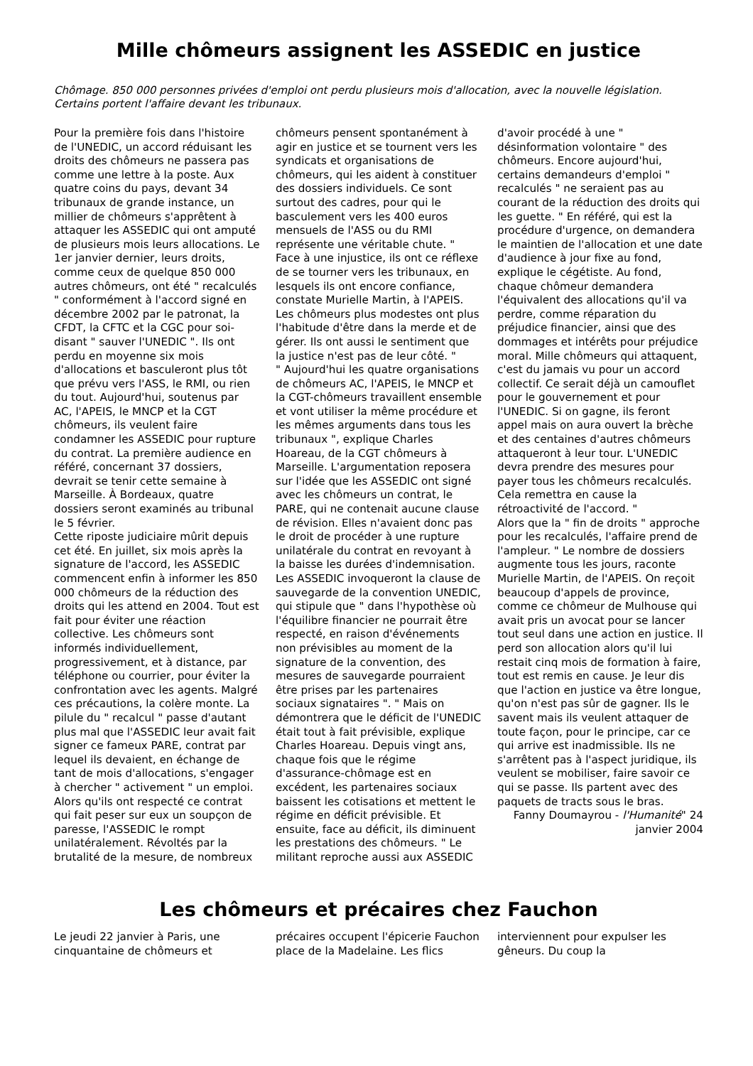Mille chômeurs assignent les ASSEDIC en justice
Chômage. 850 000 personnes privées d'emploi ont perdu plusieurs mois d'allocation, avec la nouvelle législation. Certains portent l'affaire devant les tribunaux.
Pour la première fois dans l'histoire de l'UNEDIC, un accord réduisant les droits des chômeurs ne passera pas comme une lettre à la poste. Aux quatre coins du pays, devant 34 tribunaux de grande instance, un millier de chômeurs s'apprêtent à attaquer les ASSEDIC qui ont amputé de plusieurs mois leurs allocations. Le 1er janvier dernier, leurs droits, comme ceux de quelque 850 000 autres chômeurs, ont été " recalculés " conformément à l'accord signé en décembre 2002 par le patronat, la CFDT, la CFTC et la CGC pour soi-disant " sauver l'UNEDIC ". Ils ont perdu en moyenne six mois d'allocations et basculeront plus tôt que prévu vers l'ASS, le RMI, ou rien du tout. Aujourd'hui, soutenus par AC, l'APEIS, le MNCP et la CGT chômeurs, ils veulent faire condamner les ASSEDIC pour rupture du contrat. La première audience en référé, concernant 37 dossiers, devrait se tenir cette semaine à Marseille. À Bordeaux, quatre dossiers seront examinés au tribunal le 5 février.
Cette riposte judiciaire mûrit depuis cet été. En juillet, six mois après la signature de l'accord, les ASSEDIC commencent enfin à informer les 850 000 chômeurs de la réduction des droits qui les attend en 2004. Tout est fait pour éviter une réaction collective. Les chômeurs sont informés individuellement, progressivement, et à distance, par téléphone ou courrier, pour éviter la confrontation avec les agents. Malgré ces précautions, la colère monte. La pilule du " recalcul " passe d'autant plus mal que l'ASSEDIC leur avait fait signer ce fameux PARE, contrat par lequel ils devaient, en échange de tant de mois d'allocations, s'engager à chercher " activement " un emploi. Alors qu'ils ont respecté ce contrat qui fait peser sur eux un soupçon de paresse, l'ASSEDIC le rompt unilatéralement. Révoltés par la brutalité de la mesure, de nombreux chômeurs pensent spontanément à agir en justice et se tournent vers les syndicats et organisations de chômeurs, qui les aident à constituer des dossiers individuels. Ce sont surtout des cadres, pour qui le basculement vers les 400 euros mensuels de l'ASS ou du RMI représente une véritable chute. " Face à une injustice, ils ont ce réflexe de se tourner vers les tribunaux, en lesquels ils ont encore confiance, constate Murielle Martin, à l'APEIS. Les chômeurs plus modestes ont plus l'habitude d'être dans la merde et de gérer. Ils ont aussi le sentiment que la justice n'est pas de leur côté. "
" Aujourd'hui les quatre organisations de chômeurs AC, l'APEIS, le MNCP et la CGT-chômeurs travaillent ensemble et vont utiliser la même procédure et les mêmes arguments dans tous les tribunaux ", explique Charles Hoareau, de la CGT chômeurs à Marseille. L'argumentation reposera sur l'idée que les ASSEDIC ont signé avec les chômeurs un contrat, le PARE, qui ne contenait aucune clause de révision. Elles n'avaient donc pas le droit de procéder à une rupture unilatérale du contrat en revoyant à la baisse les durées d'indemnisation. Les ASSEDIC invoqueront la clause de sauvegarde de la convention UNEDIC, qui stipule que " dans l'hypothèse où l'équilibre financier ne pourrait être respecté, en raison d'événements non prévisibles au moment de la signature de la convention, des mesures de sauvegarde pourraient être prises par les partenaires sociaux signataires ". " Mais on démontrera que le déficit de l'UNEDIC était tout à fait prévisible, explique Charles Hoareau. Depuis vingt ans, chaque fois que le régime d'assurance-chômage est en excédent, les partenaires sociaux baissent les cotisations et mettent le régime en déficit prévisible. Et ensuite, face au déficit, ils diminuent les prestations des chômeurs. " Le militant reproche aussi aux ASSEDIC d'avoir procédé à une " désinformation volontaire " des chômeurs. Encore aujourd'hui, certains demandeurs d'emploi " recalculés " ne seraient pas au courant de la réduction des droits qui les guette. " En référé, qui est la procédure d'urgence, on demandera le maintien de l'allocation et une date d'audience à jour fixe au fond, explique le cégétiste. Au fond, chaque chômeur demandera l'équivalent des allocations qu'il va perdre, comme réparation du préjudice financier, ainsi que des dommages et intérêts pour préjudice moral. Mille chômeurs qui attaquent, c'est du jamais vu pour un accord collectif. Ce serait déjà un camouflet pour le gouvernement et pour l'UNEDIC. Si on gagne, ils feront appel mais on aura ouvert la brèche et des centaines d'autres chômeurs attaqueront à leur tour. L'UNEDIC devra prendre des mesures pour payer tous les chômeurs recalculés. Cela remettra en cause la rétroactivité de l'accord. "
Alors que la " fin de droits " approche pour les recalculés, l'affaire prend de l'ampleur. " Le nombre de dossiers augmente tous les jours, raconte Murielle Martin, de l'APEIS. On reçoit beaucoup d'appels de province, comme ce chômeur de Mulhouse qui avait pris un avocat pour se lancer tout seul dans une action en justice. Il perd son allocation alors qu'il lui restait cinq mois de formation à faire, tout est remis en cause. Je leur dis que l'action en justice va être longue, qu'on n'est pas sûr de gagner. Ils le savent mais ils veulent attaquer de toute façon, pour le principe, car ce qui arrive est inadmissible. Ils ne s'arrêtent pas à l'aspect juridique, ils veulent se mobiliser, faire savoir ce qui se passe. Ils partent avec des paquets de tracts sous le bras.
Fanny Doumayrou - l'Humanité" 24 janvier 2004
Les chômeurs et précaires chez Fauchon
Le jeudi 22 janvier à Paris, une cinquantaine de chômeurs et précaires occupent l'épicerie Fauchon place de la Madelaine. Les flics interviennent pour expulser les gêneurs. Du coup la